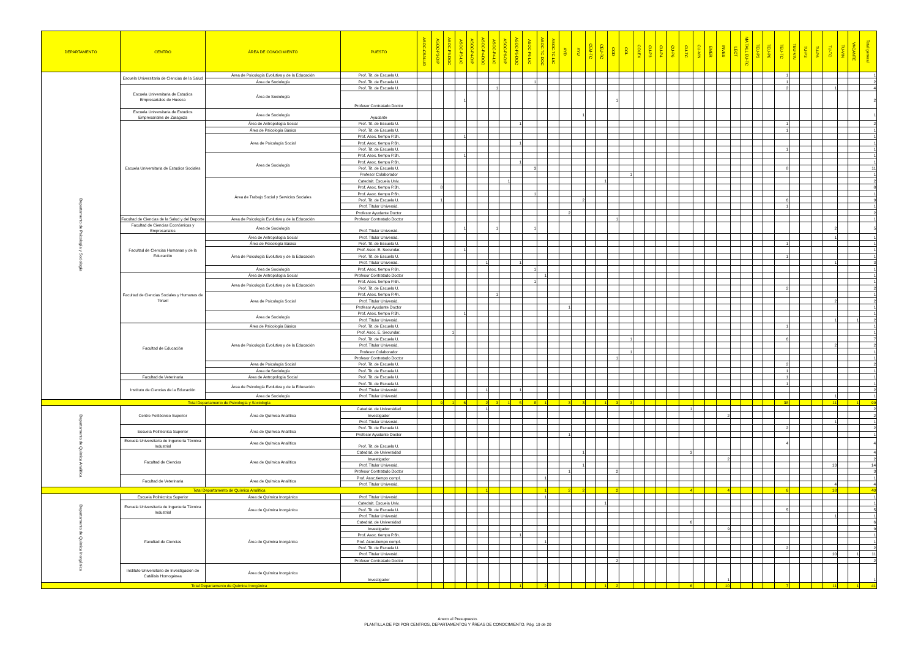| DEPARTAMENTO | CENTRO | ÁREA DE CONOCIMIENTO | PUESTO | ASOC-CSALUD | ASOC-P3-DIP | ASOC-P3-DOC | ASOC-P3-LIC | ASOC-P4-DIP | ASOC-P4-DOC | ASOC-P4-LIC | ASOC-P6-DIP | ASOC-P6-DOC | ASOC-P6-LIC | ASOC-TC-DOC | ASOC-TC-LIC | AYD | AYU | CEM-TC | CEU-TC | COD | COL | COLEX | CU-P3 | CU-P4 | CU-P6 | CU-TC | CU-VIN | EMER | INVES | LECT | MA TALL EU-TC | TEU-P3 | TEU-P6 | TEU-TC | TEU-VIN | TU-P3 | TU-P6 | TU-TC | TU-VIN | VACANTE | Total general |
| --- | --- | --- | --- | --- | --- | --- | --- | --- | --- | --- | --- | --- | --- | --- | --- | --- | --- | --- | --- | --- | --- | --- | --- | --- | --- | --- | --- | --- | --- | --- | --- | --- | --- | --- | --- | --- | --- | --- | --- | --- | --- |
| Departamento de Psicología y Sociología | Escuela Universitaria de Ciencias de la Salud | Área de Psicología Evolutiva y de la Educación | Prof. Tit. de Escuela U. | | | | | | | | | | | | | | | | | | | | | | | | | | | | | | | 1 | | | | | | | 1 |
| | | Área de Sociología | Prof. Tit. de Escuela U. | | | | | | | | | | 1 | | | | | | | | | | | | | | | | | | | | | 1 | | | | | | | 2 |
| | Escuela Universitaria de Estudios Empresariales de Huesca | Área de Sociología | Prof. Tit. de Escuela U. | | | | | | | 1 | | | | | | | | | | | | | | | | | | | | | | | | 2 | | | | 1 | | | 4 |
| | | | Profesor Contratado Doctor | | | | 1 | | | | | | | | | | | | | 1 | | | | | | | | | | | | | | | | | | | | | 2 |
| | Escuela Universitaria de Estudios Empresariales de Zaragoza | Área de Sociología | Ayudante | | | | | | | | | | | | | | 1 | | | | | | | | | | | | | | | | | | | | | | | | 1 |
| | Escuela Universitaria de Estudios Sociales | Área de Antropología Social | Prof. Tit. de Escuela U. | | | | | | | | | 1 | | | | | | | | | | | | | | | | | | | | | | 1 | | | | | | | 2 |
| | | Área de Psicología Básica | Prof. Tit. de Escuela U. | | | | | | | | | | | | | | | | | | | | | | | | | | | | | | | 1 | | | | | | | 1 |
| | | Área de Psicología Social | Prof. Asoc. tiempo P.3h. | | | | 1 | | | | | | | | | | | | | | | | | | | | | | | | | | | | | | | | | | 1 |
| | | | Prof. Asoc. tiempo P.6h. | | | | | | | | | 1 | | | | | | | | | | | | | | | | | | | | | | | | | | | | | 1 |
| | | | Prof. Tit. de Escuela U. | | | | | | | | | | | | | | | | | | | | | | | | | | | | | | | 1 | | | | | | | 1 |
| | | Área de Sociología | Prof. Asoc. tiempo P.3h. | | | | 1 | | | | | | | | | | | | | | | | | | | | | | | | | | | | | | | | | | 1 |
| | | | Prof. Asoc. tiempo P.6h. | | | | | | | | | 1 | | | | | | | | | | | | | | | | | | | | | | | | | | | | | 1 |
| | | | Prof. Tit. de Escuela U. | | | | | | | | | | 3 | | | | | | | | | | | | | | | | | | | | | 8 | | | | | | | 11 |
| | | | Profesor Colaborador | | | | | | | | | | | | | | | | | | 1 | | | | | | | | | | | | | | | | | | | | 1 |
| | | Área de Trabajo Social y Servicios Sociales | Catedrát. Escuela Univ. | | | | | | | | 1 | | | | | | | | 1 | | | | | | | | | | | | | | | | | | | | | | 2 |
| | | | Prof. Asoc. tiempo P.3h. | | 8 | | | | | | | | | | | | | | | | | | | | | | | | | | | | | | | | | | | | 8 |
| | | | Prof. Asoc. tiempo P.6h. | | | | | | | | | | 1 | | | | | | | | | | | | | | | | | | | | | | | | | | | | 1 |
| | | | Prof. Tit. de Escuela U. | | 1 | | | | | | | | | | | | 2 | | | | | | | | | | | | | | | | | 6 | | | | | | | 9 |
| | | | Prof. Titular Universid. | | | | | | | | | | | | | | | | | | | | | | | | | | | | | | | 1 | | | | | | | 1 |
| | | | Profesor Ayudante Doctor | | | | | | | | | | | | | 2 | | | | | | | | | | | | | | | | | | | | | | | | | 2 |
| | Facultad de Ciencias de la Salud y del Deporte | Área de Psicología Evolutiva y de la Educación | Profesor Contratado Doctor | | | | | | | | | | | | | | | | | 1 | | | | | | | | | | | | | | | | | | | | | 1 |
| | Facultad de Ciencias Económicas y Empresariales | Área de Sociología | Prof. Titular Universid. | | | | 1 | | | 1 | | | 1 | | | | | | | | | | | | | | | | | | | | | | | | | 2 | | | 5 |
| | Facultad de Ciencias Humanas y de la Educación | Área de Antropología Social | Prof. Titular Universid. | | | | | | | | | | | | | | | | | | | | | | | | | | | | | | | | | | | 1 | | | 1 |
| | | Área de Psicología Básica | Prof. Tit. de Escuela U. | | | | | | | | | | | | | | | | | | | | | | | | | | | | | | | 1 | | | | | | | 1 |
| | | Área de Psicología Evolutiva y de la Educación | Prof. Asoc. E. Secundar. | | | | 1 | | | | | | | | | | | | | | | | | | | | | | | | | | | | | | | | | | 1 |
| | | | Prof. Tit. de Escuela U. | | | | | | | | | | | | | | | | | | | | | | | | | | | | | | | 1 | | | | | | | 1 |
| | | | Prof. Titular Universid. | | | | | | 1 | | | 1 | | | | | | | | | | | | | | | | | | | | | | | | | | 1 | | | 3 |
| | | Área de Sociología | Prof. Asoc. tiempo P.6h. | | | | | | | | | | 1 | | | | | | | | | | | | | | | | | | | | | | | | | | | | 1 |
| | Facultad de Ciencias Sociales y Humanas de Teruel | Área de Antropología Social | Profesor Contratado Doctor | | | | | | | | | | | 1 | | | | | | | | | | | | | | | | | | | | | | | | | | | 1 |
| | | Área de Psicología Evolutiva y de la Educación | Prof. Asoc. tiempo P.6h. | | | | | | | | | | 1 | | | | | | | | | | | | | | | | | | | | | | | | | | | | 1 |
| | | | Prof. Tit. de Escuela U. | | | | | | | | | | | | | | | | | | | | | | | | | | | | | | | 2 | | | | | | | 2 |
| | | Área de Psicología Social | Prof. Asoc. tiempo P.4h. | | | | | | | 1 | | | | | | | | | | | | | | | | | | | | | | | | | | | | | | | 1 |
| | | | Prof. Titular Universid. | | | | | | | | | | | | | | | | | | | | | | | | | | | | | | | | | | | 2 | | | 2 |
| | | | Profesor Ayudante Doctor | | | | | | | | | | | | | 1 | | | | | | | | | | | | | | | | | | | | | | | | | 1 |
| | | Área de Sociología | Prof. Asoc. tiempo P.3h. | | | | 1 | | | | | | | | | | | | | | | | | | | | | | | | | | | | | | | | | | 1 |
| | | | Prof. Titular Universid. | | | | | | | | | | | | | | | | | | | | | | | | | | | | | | | | | | | 1 | | 1 | 2 |
| | Facultad de Educación | Área de Psicología Básica | Prof. Tit. de Escuela U. | | | | | | | | | | | | | | | | | | | | | | | | | | | | | | | 1 | | | | | | | 1 |
| | | Área de Psicología Evolutiva y de la Educación | Prof. Asoc. E. Secundar. | | | 1 | | | | | | | | | | | | | | | | | | | | | | | | | | | | | | | | | | | 1 |
| | | | Prof. Tit. de Escuela U. | | | | | | | | | | | | | | | | | | 1 | | | | | | | | | | | | | 6 | | | | | | | 7 |
| | | | Prof. Titular Universid. | | | | | | | | | | | | | | | | | | | | | | | | | | | | | | | | | | | 2 | | | 2 |
| | | | Profesor Colaborador | | | | | | | | | | | | | | | | | | 1 | | | | | | | | | | | | | | | | | | | | 1 |
| | | | Profesor Contratado Doctor | | | | | | | | | | | | | | | | | 1 | | | | | | | | | | | | | | | | | | | | | 1 |
| | | Área de Psicología Social | Prof. Tit. de Escuela U. | | | | | | | | | | | | | | | | | | | | | | | | | | | | | | | 2 | | | | | | | 2 |
| | | Área de Sociología | Prof. Tit. de Escuela U. | | | | | | | | | | | | | | | | | | | | | | | | | | | | | | | 1 | | | | | | | 1 |
| | Facultad de Veterinaria | Área de Antropología Social | Prof. Tit. de Escuela U. | | | | | | | | | | | | | | | | | | | | | | | | | | | | | | | 1 | | | | | | | 1 |
| | Instituto de Ciencias de la Educación | Área de Psicología Evolutiva y de la Educación | Prof. Tit. de Escuela U. | | | | | | | | | | | | | | | | | | | | | | | | | | | | | | | 1 | | | | | | | 1 |
| | | | Prof. Titular Universid. | | | | | | 1 | | | 1 | | | | | | | | | | | | | | | | | | | | | | | | | | | | | 2 |
| | | Área de Sociología | Prof. Titular Universid. | | | | | | | | | | | | | | | | | | | | | | | | | | | | | | | | | | | 1 | | | 1 |
| Total Departamento de Psicología y Sociología | | | | | 9 | 1 | 6 | | 2 | 3 | 1 | 5 | 8 | 1 | | 3 | 3 | | 1 | 3 | 3 | | | | | | | | | | | | | 38 | | | | 11 | | 1 | 99 |
| Departamento de Química Analítica | Centro Politécnico Superior | Área de Química Analítica | Catedrát. de Universidad | | | | | | 1 | | | | | | | | | | | | | | | | | 1 | | | | | | | | | | | | | | | 2 |
| | | | Investigador | | | | | | | | | | | | | | | | | | | | | | | | | | 2 | | | | | | | | | | | | 2 |
| | | | Prof. Titular Universid. | | | | | | | | | | | | | | | | | | | | | | | | | | | | | | | | | | | 1 | | | 1 |
| | Escuela Politécnica Superior | Área de Química Analítica | Prof. Tit. de Escuela U. | | | | | | | | | | | | | | | | | | | | | | | | | | | | | | | 2 | | | | | | | 2 |
| | | | Profesor Ayudante Doctor | | | | | | | | | | | | | 1 | | | | | | | | | | | | | | | | | | | | | | | | | 1 |
| | Escuela Universitaria de Ingeniería Técnica Industrial | Área de Química Analítica | Prof. Tit. de Escuela U. | | | | | | | | | | | | | | | | | | | | | | | | | | | | | | | 4 | | | | | | | 4 |
| | Facultad de Ciencias | Área de Química Analítica | Catedrát. de Universidad | | | | | | | | | | | | | | 1 | | | | | | | | | 3 | | | | | | | | | | | | | | | 4 |
| | | | Investigador | | | | | | | | | | | | | | | | | | | | | | | | | | 2 | | | | | | | | | | | | 2 |
| | | | Prof. Titular Universid. | | | | | | | | | | | | | | 1 | | | | | | | | | | | | | | | | | | | | | 13 | | | 14 |
| | | | Profesor Contratado Doctor | | | | | | | | | | | | | 1 | | | | 2 | | | | | | | | | | | | | | | | | | | | | 3 |
| | Facultad de Veterinaria | Área de Química Analítica | Prof. Asoc.tiempo compl. | | | | | | | | | | | 1 | | | | | | | | | | | | | | | | | | | | | | | | | | | 1 |
| | | | Prof. Titular Universid. | | | | | | | | | | | | | | | | | | | | | | | | | | | | | | | | | | | 4 | | | 4 |
| Total Departamento de Química Analítica | | | | | | | | | 1 | | | | | 1 | | 2 | 2 | | | 2 | | | | | | 4 | | | 4 | | | | | 6 | | | | 18 | | | 40 |
| Departamento de Química Inorgánica | Escuela Politécnica Superior | Área de Química Inorgánica | Prof. Titular Universid. | | | | | | | | | | | 1 | | | | | | | | | | | | | | | | | | | | | | | | | | | 1 |
| | Escuela Universitaria de Ingeniería Técnica Industrial | Área de Química Inorgánica | Catedrát. Escuela Univ. | | | | | | | | | | | | | | | | 1 | | | | | | | | | | | | | | | | | | | | | | 1 |
| | | | Prof. Tit. de Escuela U. | | | | | | | | | | | | | | | | | | | | | | | | | | | | | | | 5 | | | | | | | 5 |
| | | | Prof. Titular Universid. | | | | | | | | | | | | | | | | | | | | | | | | | | | | | | | | | | | 1 | | | 1 |
| | Facultad de Ciencias | Área de Química Inorgánica | Catedrát. de Universidad | | | | | | | | | | | | | | | | | | | | | | | 6 | | | | | | | | | | | | | | | 6 |
| | | | Investigador | | | | | | | | | | | | | | | | | | | | | | | | | | 9 | | | | | | | | | | | | 9 |
| | | | Prof. Asoc. tiempo P.6h. | | | | | | | | | 1 | | | | | | | | | | | | | | | | | | | | | | | | | | | | | 1 |
| | | | Prof. Asoc.tiempo compl. | | | | | | | | | | | 1 | | | | | | | | | | | | | | | | | | | | | | | | | | | 1 |
| | | | Prof. Tit. de Escuela U. | | | | | | | | | | | | | | | | | | | | | | | | | | | | | | | 2 | | | | | | | 2 |
| | | | Prof. Titular Universid. | | | | | | | | | | | | | | | | | | | | | | | | | | | | | | | | | | | 10 | | 1 | 11 |
| | | | Profesor Contratado Doctor | | | | | | | | | | | | | | | | | 2 | | | | | | | | | | | | | | | | | | | | | 2 |
| | Instituto Universitario de Investigación de Catálisis Homogénea | Área de Química Inorgánica | Investigador | | | | | | | | | | | | | | | | | | | | | | | | | | 1 | | | | | | | | | | | | 1 |
| Total Departamento de Química Inorgánica | | | | | | | | | | | | 1 | | 2 | | | | | 1 | 2 | | | | | | 6 | | | 10 | | | | | 7 | | | | 11 | | 1 | 41 |
Anexo al Presupuesto.
PLANTILLA DE PDI POR CENTROS, DEPARTAMENTOS Y ÁREAS DE CONOCIMIENTO. Pág. 19 de 20